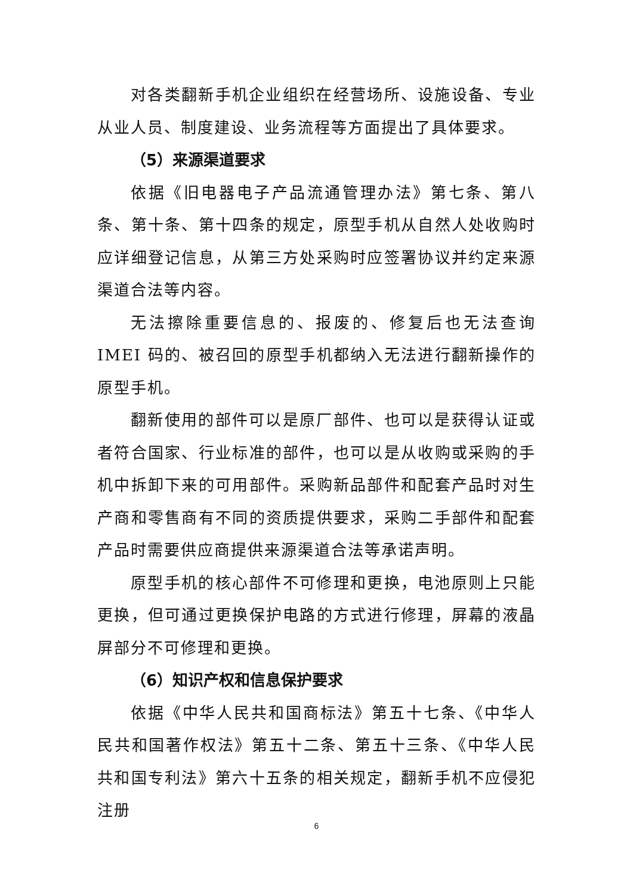对各类翻新手机企业组织在经营场所、设施设备、专业从业人员、制度建设、业务流程等方面提出了具体要求。
（5）来源渠道要求
依据《旧电器电子产品流通管理办法》第七条、第八条、第十条、第十四条的规定，原型手机从自然人处收购时应详细登记信息，从第三方处采购时应签署协议并约定来源渠道合法等内容。
无法擦除重要信息的、报废的、修复后也无法查询 IMEI 码的、被召回的原型手机都纳入无法进行翻新操作的原型手机。
翻新使用的部件可以是原厂部件、也可以是获得认证或者符合国家、行业标准的部件，也可以是从收购或采购的手机中拆卸下来的可用部件。采购新品部件和配套产品时对生产商和零售商有不同的资质提供要求，采购二手部件和配套产品时需要供应商提供来源渠道合法等承诺声明。
原型手机的核心部件不可修理和更换，电池原则上只能更换，但可通过更换保护电路的方式进行修理，屏幕的液晶屏部分不可修理和更换。
（6）知识产权和信息保护要求
依据《中华人民共和国商标法》第五十七条、《中华人民共和国著作权法》第五十二条、第五十三条、《中华人民共和国专利法》第六十五条的相关规定，翻新手机不应侵犯注册
6